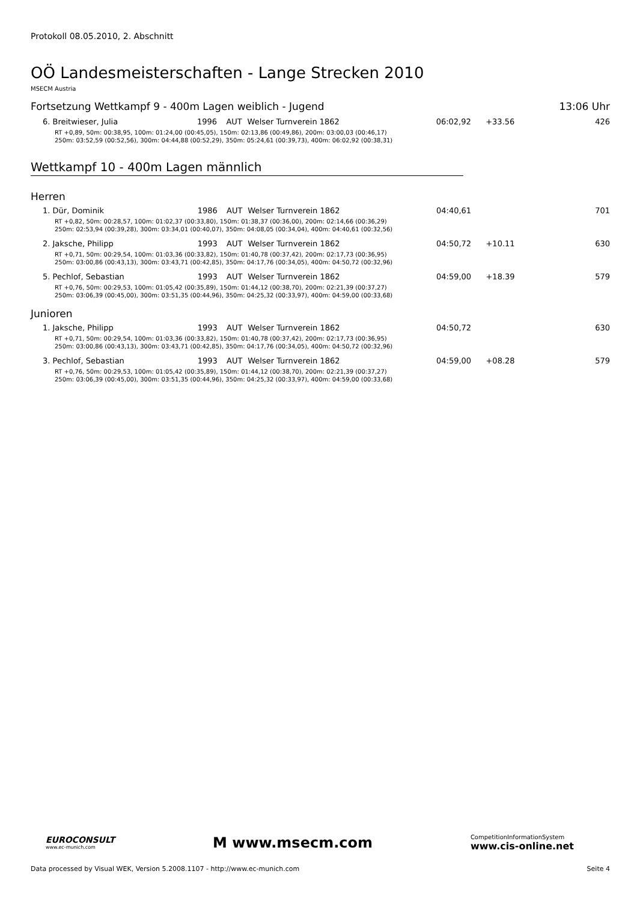Protokoll 08.05.2010, 2. Abschnitt
OÖ Landesmeisterschaften - Lange Strecken 2010
MSECM Austria
Fortsetzung Wettkampf 9 - 400m Lagen weiblich - Jugend 13:06 Uhr
| 6. Breitwieser, Julia | 1996 | AUT | Welser Turnverein 1862 | 06:02,92 | +33.56 | 426 |
| RT +0,89, 50m: 00:38,95, 100m: 01:24,00 (00:45,05), 150m: 02:13,86 (00:49,86), 200m: 03:00,03 (00:46,17) 250m: 03:52,59 (00:52,56), 300m: 04:44,88 (00:52,29), 350m: 05:24,61 (00:39,73), 400m: 06:02,92 (00:38,31) | | | | | | |
Wettkampf 10 - 400m Lagen männlich
Herren
| 1. Dür, Dominik | 1986 | AUT | Welser Turnverein 1862 | 04:40,61 | | 701 |
| RT +0,82, 50m: 00:28,57, 100m: 01:02,37 (00:33,80), 150m: 01:38,37 (00:36,00), 200m: 02:14,66 (00:36,29) 250m: 02:53,94 (00:39,28), 300m: 03:34,01 (00:40,07), 350m: 04:08,05 (00:34,04), 400m: 04:40,61 (00:32,56) | | | | | | |
| 2. Jaksche, Philipp | 1993 | AUT | Welser Turnverein 1862 | 04:50,72 | +10.11 | 630 |
| RT +0,71, 50m: 00:29,54, 100m: 01:03,36 (00:33,82), 150m: 01:40,78 (00:37,42), 200m: 02:17,73 (00:36,95) 250m: 03:00,86 (00:43,13), 300m: 03:43,71 (00:42,85), 350m: 04:17,76 (00:34,05), 400m: 04:50,72 (00:32,96) | | | | | | |
| 5. Pechlof, Sebastian | 1993 | AUT | Welser Turnverein 1862 | 04:59,00 | +18.39 | 579 |
| RT +0,76, 50m: 00:29,53, 100m: 01:05,42 (00:35,89), 150m: 01:44,12 (00:38,70), 200m: 02:21,39 (00:37,27) 250m: 03:06,39 (00:45,00), 300m: 03:51,35 (00:44,96), 350m: 04:25,32 (00:33,97), 400m: 04:59,00 (00:33,68) | | | | | | |
Junioren
| 1. Jaksche, Philipp | 1993 | AUT | Welser Turnverein 1862 | 04:50,72 | | 630 |
| RT +0,71, 50m: 00:29,54, 100m: 01:03,36 (00:33,82), 150m: 01:40,78 (00:37,42), 200m: 02:17,73 (00:36,95) 250m: 03:00,86 (00:43,13), 300m: 03:43,71 (00:42,85), 350m: 04:17,76 (00:34,05), 400m: 04:50,72 (00:32,96) | | | | | | |
| 3. Pechlof, Sebastian | 1993 | AUT | Welser Turnverein 1862 | 04:59,00 | +08.28 | 579 |
| RT +0,76, 50m: 00:29,53, 100m: 01:05,42 (00:35,89), 150m: 01:44,12 (00:38,70), 200m: 02:21,39 (00:37,27) 250m: 03:06,39 (00:45,00), 300m: 03:51,35 (00:44,96), 350m: 04:25,32 (00:33,97), 400m: 04:59,00 (00:33,68) | | | | | | |
EUROCONSULT
www.ec-munich.com
M www.msecm.com
CompetitionInformationSystem
www.cis-online.net
Data processed by Visual WEK, Version 5.2008.1107 - http://www.ec-munich.com Seite 4